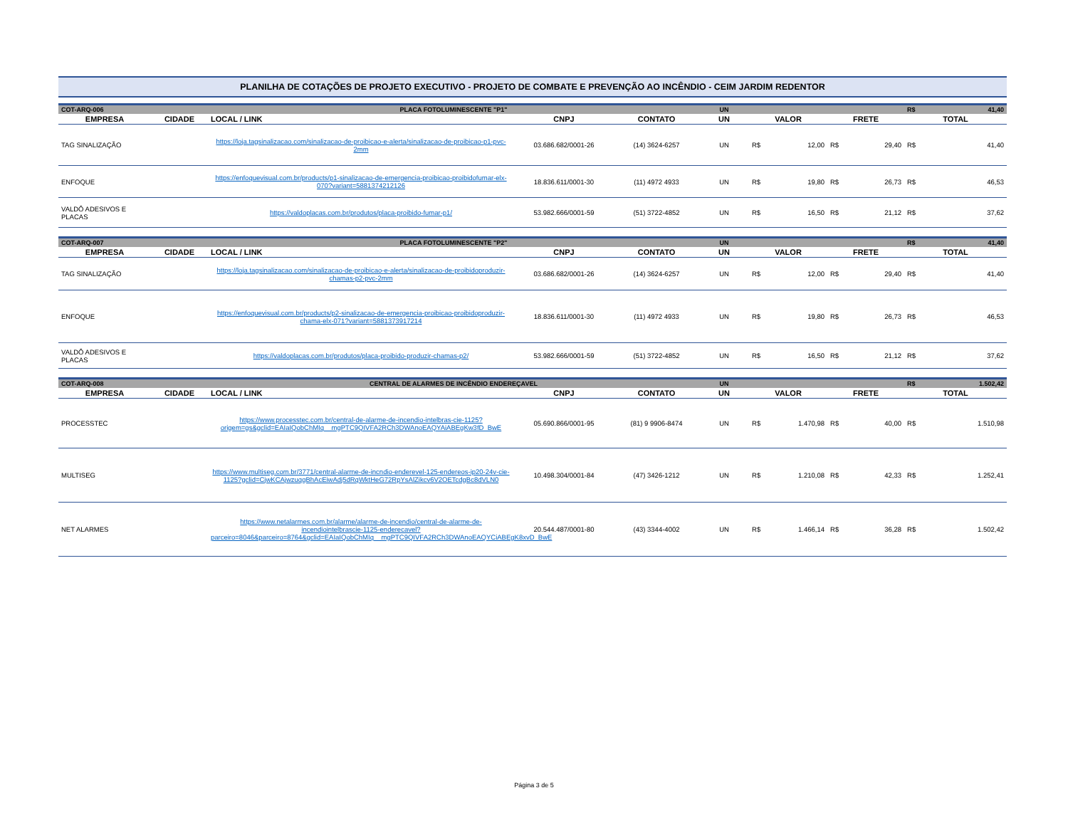PLANILHA DE COTAÇÕES DE PROJETO EXECUTIVO - PROJETO DE COMBATE E PREVENÇÃO AO INCÊNDIO - CEIM JARDIM REDENTOR
| COT-ARQ-006 | | PLACA FOTOLUMINESCENTE "P1" | | | UN | | | | | R$ | 41,40 |
| EMPRESA | CIDADE | LOCAL / LINK | CNPJ | CONTATO | UN | VALOR | | FRETE | | TOTAL | |
| TAG SINALIZAÇÃO | | https://loja.tagsinalizacao.com/sinalizacao-de-proibicao-e-alerta/sinalizacao-de-proibicao-p1-pvc-2mm | 03.686.682/0001-26 | (14) 3624-6257 | UN | R$ | 12,00 | R$ | 29,40 | R$ | 41,40 |
| ENFOQUE | | https://enfoquevisual.com.br/products/p1-sinalizacao-de-emergencia-proibicao-proibidofumar-elx-070?variant=5881374212126 | 18.836.611/0001-30 | (11) 4972 4933 | UN | R$ | 19,80 | R$ | 26,73 | R$ | 46,53 |
| VALDÔ ADESIVOS E PLACAS | | https://valdoplacas.com.br/produtos/placa-proibido-fumar-p1/ | 53.982.666/0001-59 | (51) 3722-4852 | UN | R$ | 16,50 | R$ | 21,12 | R$ | 37,62 |
| COT-ARQ-007 | | PLACA FOTOLUMINESCENTE "P2" | | | UN | | | | | R$ | 41,40 |
| EMPRESA | CIDADE | LOCAL / LINK | CNPJ | CONTATO | UN | VALOR | | FRETE | | TOTAL | |
| TAG SINALIZAÇÃO | | https://loja.tagsinalizacao.com/sinalizacao-de-proibicao-e-alerta/sinalizacao-de-proibidoproduzir-chamas-p2-pvc-2mm | 03.686.682/0001-26 | (14) 3624-6257 | UN | R$ | 12,00 | R$ | 29,40 | R$ | 41,40 |
| ENFOQUE | | https://enfoquevisual.com.br/products/p2-sinalizacao-de-emergencia-proibicao-proibidoproduzir-chama-elx-071?variant=5881373917214 | 18.836.611/0001-30 | (11) 4972 4933 | UN | R$ | 19,80 | R$ | 26,73 | R$ | 46,53 |
| VALDÔ ADESIVOS E PLACAS | | https://valdoplacas.com.br/produtos/placa-proibido-produzir-chamas-p2/ | 53.982.666/0001-59 | (51) 3722-4852 | UN | R$ | 16,50 | R$ | 21,12 | R$ | 37,62 |
| COT-ARQ-008 | | CENTRAL DE ALARMES DE INCÊNDIO ENDEREÇAVEL | | | UN | | | | | R$ | 1.502,42 |
| EMPRESA | CIDADE | LOCAL / LINK | CNPJ | CONTATO | UN | VALOR | | FRETE | | TOTAL | |
| PROCESSTEC | | https://www.processtec.com.br/central-de-alarme-de-incendio-intelbras-cie-1125?origem=gs&gclid=EAIaIQobChMIq__mgPTC9QIVFA2RCh3DWAnoEAQYAiABEgKw3fD_BwE | 05.690.866/0001-95 | (81) 9 9906-8474 | UN | R$ | 1.470,98 | R$ | 40,00 | R$ | 1.510,98 |
| MULTISEG | | https://www.multiseg.com.br/3771/central-alarme-de-incndio-enderevel-125-endereos-ip20-24v-cie-1125?gclid=CjwKCAjwzuqgBhAcEiwAdj5dRqWktHeG72RpYsAlZikcv6V2OETcdgBc8dVLN0 | 10.498.304/0001-84 | (47) 3426-1212 | UN | R$ | 1.210,08 | R$ | 42,33 | R$ | 1.252,41 |
| NET ALARMES | | https://www.netalarmes.com.br/alarme/alarme-de-incendio/central-de-alarme-de-incendiointelbrascie-1125-enderecavel?parceiro=8046&parceiro=8764&gclid=EAIaIQobChMIq__mgPTC9QIVFA2RCh3DWAnoEAQYCiABEgK8xvD_BwE | 20.544.487/0001-80 | (43) 3344-4002 | UN | R$ | 1.466,14 | R$ | 36,28 | R$ | 1.502,42 |
Página 3 de 5